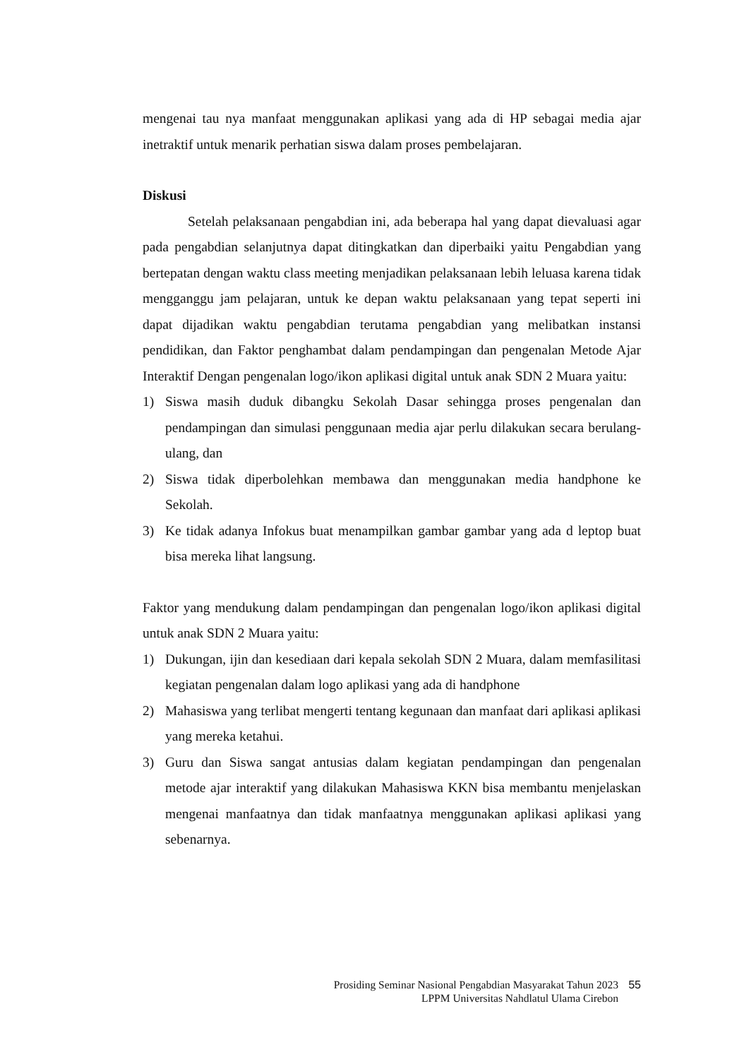mengenai tau nya manfaat menggunakan aplikasi yang ada di HP sebagai media ajar inetraktif untuk menarik perhatian siswa dalam proses pembelajaran.
Diskusi
Setelah pelaksanaan pengabdian ini, ada beberapa hal yang dapat dievaluasi agar pada pengabdian selanjutnya dapat ditingkatkan dan diperbaiki yaitu Pengabdian yang bertepatan dengan waktu class meeting menjadikan pelaksanaan lebih leluasa karena tidak mengganggu jam pelajaran, untuk ke depan waktu pelaksanaan yang tepat seperti ini dapat dijadikan waktu pengabdian terutama pengabdian yang melibatkan instansi pendidikan, dan Faktor penghambat dalam pendampingan dan pengenalan Metode Ajar Interaktif Dengan pengenalan logo/ikon aplikasi digital untuk anak SDN 2 Muara yaitu:
1) Siswa masih duduk dibangku Sekolah Dasar sehingga proses pengenalan dan pendampingan dan simulasi penggunaan media ajar perlu dilakukan secara berulang-ulang, dan
2) Siswa tidak diperbolehkan membawa dan menggunakan media handphone ke Sekolah.
3) Ke tidak adanya Infokus buat menampilkan gambar gambar yang ada d leptop buat bisa mereka lihat langsung.
Faktor yang mendukung dalam pendampingan dan pengenalan logo/ikon aplikasi digital untuk anak SDN 2 Muara yaitu:
1) Dukungan, ijin dan kesediaan dari kepala sekolah SDN 2 Muara, dalam memfasilitasi kegiatan pengenalan dalam logo aplikasi yang ada di handphone
2) Mahasiswa yang terlibat mengerti tentang kegunaan dan manfaat dari aplikasi aplikasi yang mereka ketahui.
3) Guru dan Siswa sangat antusias dalam kegiatan pendampingan dan pengenalan metode ajar interaktif yang dilakukan Mahasiswa KKN bisa membantu menjelaskan mengenai manfaatnya dan tidak manfaatnya menggunakan aplikasi aplikasi yang sebenarnya.
Prosiding Seminar Nasional Pengabdian Masyarakat Tahun 2023 55
LPPM Universitas Nahdlatul Ulama Cirebon